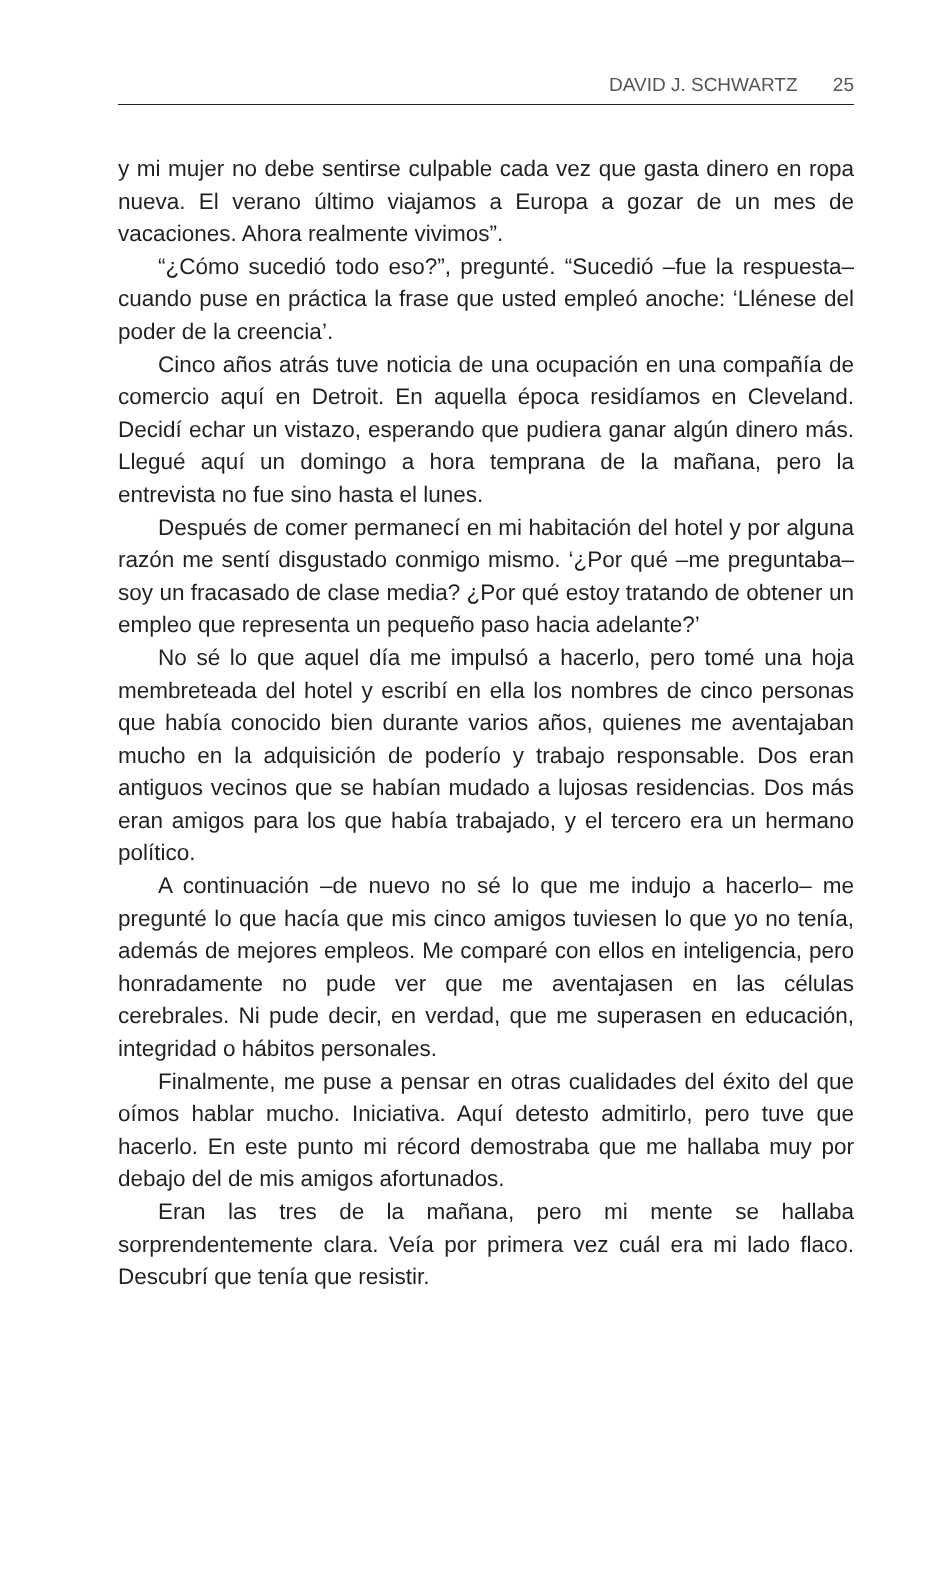DAVID J. SCHWARTZ 25
y mi mujer no debe sentirse culpable cada vez que gasta dinero en ropa nueva. El verano último viajamos a Europa a gozar de un mes de vacaciones. Ahora realmente vivimos”.
“¿Cómo sucedió todo eso?”, pregunté. “Sucedió –fue la respuesta– cuando puse en práctica la frase que usted empleó anoche: ‘Llénese del poder de la creencia’.
Cinco años atrás tuve noticia de una ocupación en una compañía de comercio aquí en Detroit. En aquella época residíamos en Cleveland. Decidí echar un vistazo, esperando que pudiera ganar algún dinero más. Llegué aquí un domingo a hora temprana de la mañana, pero la entrevista no fue sino hasta el lunes.
Después de comer permanecí en mi habitación del hotel y por alguna razón me sentí disgustado conmigo mismo. ‘¿Por qué –me preguntaba– soy un fracasado de clase media? ¿Por qué estoy tratando de obtener un empleo que representa un pequeño paso hacia adelante?’
No sé lo que aquel día me impulsó a hacerlo, pero tomé una hoja membreteada del hotel y escribí en ella los nombres de cinco personas que había conocido bien durante varios años, quienes me aventajaban mucho en la adquisición de poderío y trabajo responsable. Dos eran antiguos vecinos que se habían mudado a lujosas residencias. Dos más eran amigos para los que había trabajado, y el tercero era un hermano político.
A continuación –de nuevo no sé lo que me indujo a hacerlo– me pregunté lo que hacía que mis cinco amigos tuviesen lo que yo no tenía, además de mejores empleos. Me comparé con ellos en inteligencia, pero honradamente no pude ver que me aventajasen en las células cerebrales. Ni pude decir, en verdad, que me superasen en educación, integridad o hábitos personales.
Finalmente, me puse a pensar en otras cualidades del éxito del que oímos hablar mucho. Iniciativa. Aquí detesto admitirlo, pero tuve que hacerlo. En este punto mi récord demostraba que me hallaba muy por debajo del de mis amigos afortunados.
Eran las tres de la mañana, pero mi mente se hallaba sorprendentemente clara. Veía por primera vez cuál era mi lado flaco. Descubrí que tenía que resistir.